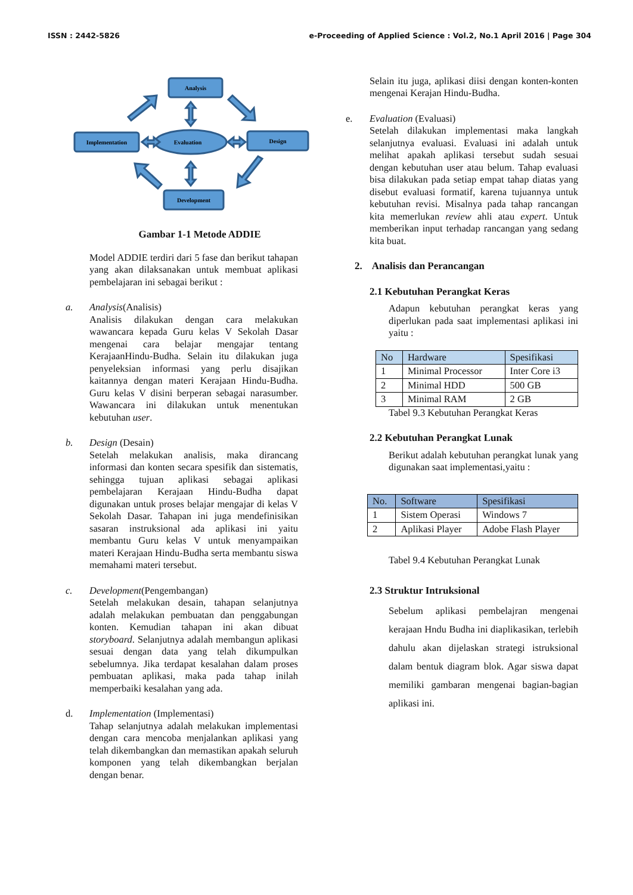ISSN : 2442-5826 e-Proceeding of Applied Science : Vol.2, No.1 April 2016 | Page 304
Analysis
Implementation
Evaluation
Design
Development
Gambar 1-1 Metode ADDIE
Model ADDIE terdiri dari 5 fase dan berikut tahapan yang akan dilaksanakan untuk membuat aplikasi pembelajaran ini sebagai berikut :
a. Analysis(Analisis)
Analisis dilakukan dengan cara melakukan wawancara kepada Guru kelas V Sekolah Dasar mengenai cara belajar mengajar tentang KerajaanHindu-Budha. Selain itu dilakukan juga penyeleksian informasi yang perlu disajikan kaitannya dengan materi Kerajaan Hindu-Budha. Guru kelas V disini berperan sebagai narasumber. Wawancara ini dilakukan untuk menentukan kebutuhan user.
b. Design (Desain)
Setelah melakukan analisis, maka dirancang informasi dan konten secara spesifik dan sistematis, sehingga tujuan aplikasi sebagai aplikasi pembelajaran Kerajaan Hindu-Budha dapat digunakan untuk proses belajar mengajar di kelas V Sekolah Dasar. Tahapan ini juga mendefinisikan sasaran instruksional ada aplikasi ini yaitu membantu Guru kelas V untuk menyampaikan materi Kerajaan Hindu-Budha serta membantu siswa memahami materi tersebut.
c. Development(Pengembangan)
Setelah melakukan desain, tahapan selanjutnya adalah melakukan pembuatan dan penggabungan konten. Kemudian tahapan ini akan dibuat storyboard. Selanjutnya adalah membangun aplikasi sesuai dengan data yang telah dikumpulkan sebelumnya. Jika terdapat kesalahan dalam proses pembuatan aplikasi, maka pada tahap inilah memperbaiki kesalahan yang ada.
d. Implementation (Implementasi)
Tahap selanjutnya adalah melakukan implementasi dengan cara mencoba menjalankan aplikasi yang telah dikembangkan dan memastikan apakah seluruh komponen yang telah dikembangkan berjalan dengan benar.
Selain itu juga, aplikasi diisi dengan konten-konten mengenai Kerajan Hindu-Budha.
e. Evaluation (Evaluasi)
Setelah dilakukan implementasi maka langkah selanjutnya evaluasi. Evaluasi ini adalah untuk melihat apakah aplikasi tersebut sudah sesuai dengan kebutuhan user atau belum. Tahap evaluasi bisa dilakukan pada setiap empat tahap diatas yang disebut evaluasi formatif, karena tujuannya untuk kebutuhan revisi. Misalnya pada tahap rancangan kita memerlukan review ahli atau expert. Untuk memberikan input terhadap rancangan yang sedang kita buat.
2. Analisis dan Perancangan
2.1 Kebutuhan Perangkat Keras
Adapun kebutuhan perangkat keras yang diperlukan pada saat implementasi aplikasi ini yaitu :
| No | Hardware | Spesifikasi |
| --- | --- | --- |
| 1 | Minimal Processor | Inter Core i3 |
| 2 | Minimal HDD | 500 GB |
| 3 | Minimal RAM | 2 GB |
Tabel 9.3 Kebutuhan Perangkat Keras
2.2 Kebutuhan Perangkat Lunak
Berikut adalah kebutuhan perangkat lunak yang digunakan saat implementasi,yaitu :
| No. | Software | Spesifikasi |
| --- | --- | --- |
| 1 | Sistem Operasi | Windows 7 |
| 2 | Aplikasi Player | Adobe Flash Player |
Tabel 9.4 Kebutuhan Perangkat Lunak
2.3 Struktur Intruksional
Sebelum aplikasi pembelajran mengenai kerajaan Hndu Budha ini diaplikasikan, terlebih dahulu akan dijelaskan strategi istruksional dalam bentuk diagram blok. Agar siswa dapat memiliki gambaran mengenai bagian-bagian aplikasi ini.